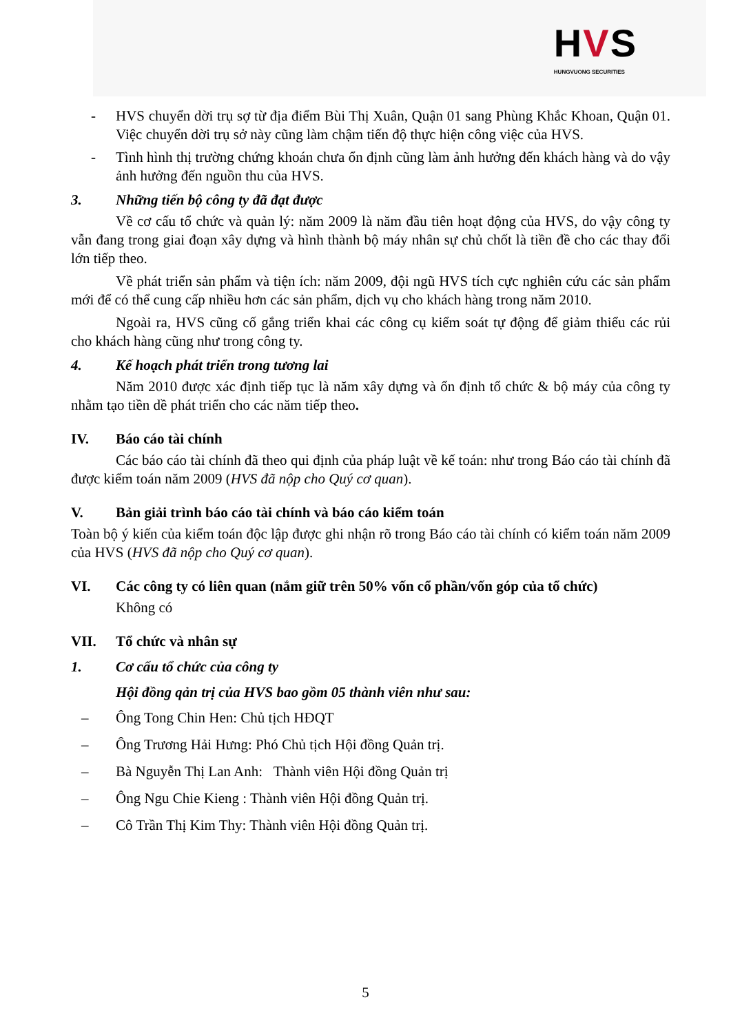HVS
HUNGVUONG SECURITIES
- HVS chuyển dời trụ sợ từ địa điểm Bùi Thị Xuân, Quận 01 sang Phùng Khắc Khoan, Quận 01. Việc chuyển dời trụ sở này cũng làm chậm tiến độ thực hiện công việc của HVS.
- Tình hình thị trường chứng khoán chưa ổn định cũng làm ảnh hưởng đến khách hàng và do vậy ảnh hưởng đến nguồn thu của HVS.
3. Những tiến bộ công ty đã đạt được
Về cơ cấu tổ chức và quản lý: năm 2009 là năm đầu tiên hoạt động của HVS, do vậy công ty vẫn đang trong giai đoạn xây dựng và hình thành bộ máy nhân sự chủ chốt là tiền đề cho các thay đổi lớn tiếp theo.
Về phát triển sản phẩm và tiện ích: năm 2009, đội ngũ HVS tích cực nghiên cứu các sản phẩm mới để có thể cung cấp nhiều hơn các sản phẩm, dịch vụ cho khách hàng trong năm 2010.
Ngoài ra, HVS cũng cố gắng triển khai các công cụ kiểm soát tự động để giảm thiểu các rủi cho khách hàng cũng như trong công ty.
4. Kế hoạch phát triển trong tương lai
Năm 2010 được xác định tiếp tục là năm xây dựng và ổn định tổ chức & bộ máy của công ty nhằm tạo tiền dề phát triển cho các năm tiếp theo.
IV. Báo cáo tài chính
Các báo cáo tài chính đã theo qui định của pháp luật về kế toán: như trong Báo cáo tài chính đã được kiểm toán năm 2009 (HVS đã nộp cho Quý cơ quan).
V. Bản giải trình báo cáo tài chính và báo cáo kiểm toán
Toàn bộ ý kiến của kiểm toán độc lập được ghi nhận rõ trong Báo cáo tài chính có kiểm toán năm 2009 của HVS (HVS đã nộp cho Quý cơ quan).
VI. Các công ty có liên quan (nắm giữ trên 50% vốn cổ phần/vốn góp của tổ chức)
Không có
VII. Tổ chức và nhân sự
1. Cơ cấu tổ chức của công ty
Hội đồng qản trị của HVS bao gồm 05 thành viên như sau:
– Ông Tong Chin Hen: Chủ tịch HĐQT
– Ông Trương Hải Hưng: Phó Chủ tịch Hội đồng Quản trị.
– Bà Nguyễn Thị Lan Anh: Thành viên Hội đồng Quản trị
– Ông Ngu Chie Kieng : Thành viên Hội đồng Quản trị.
– Cô Trần Thị Kim Thy: Thành viên Hội đồng Quản trị.
5